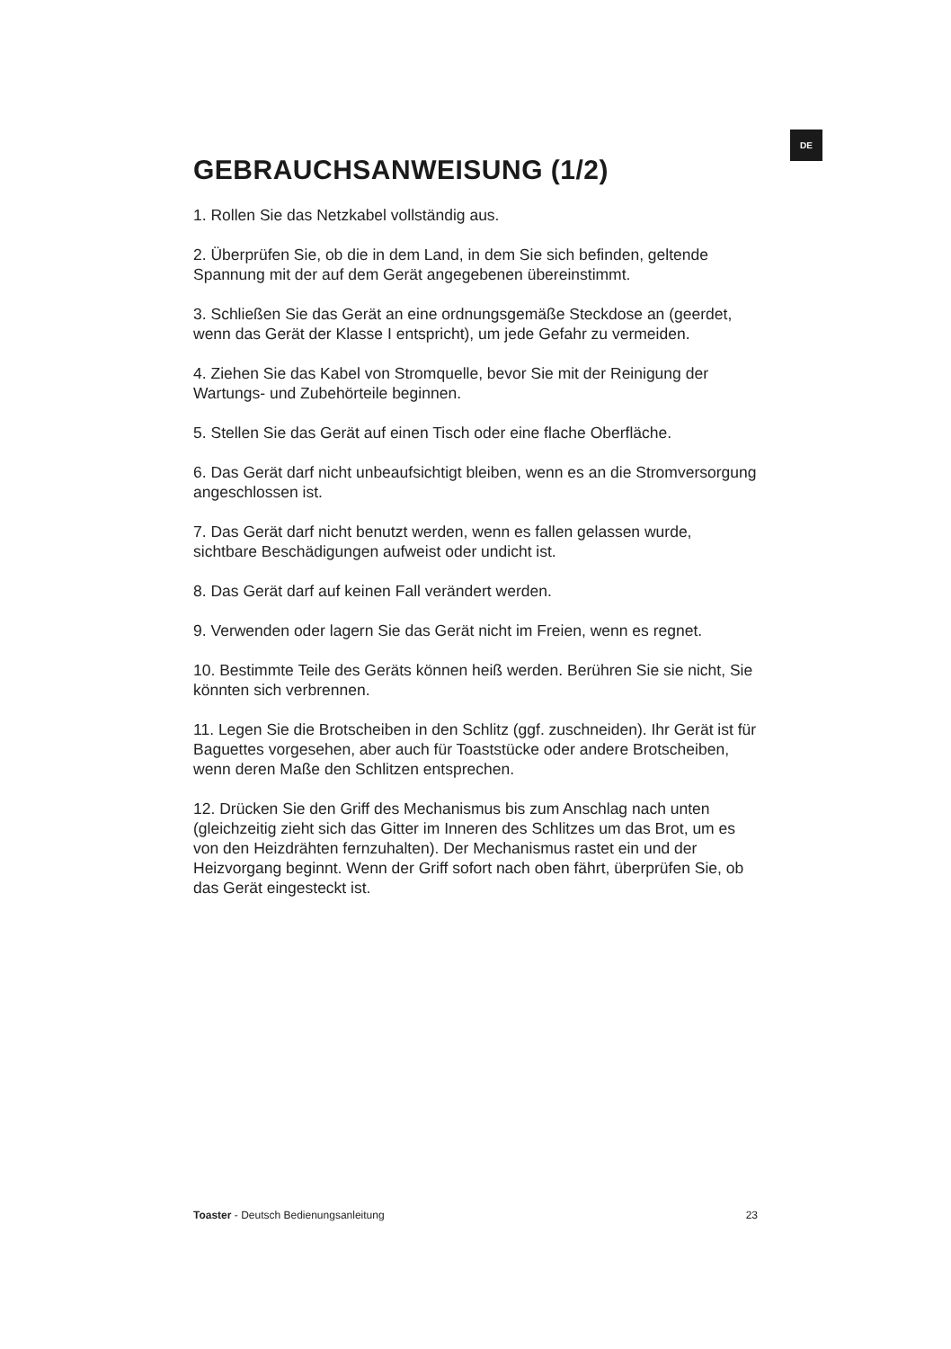DE
GEBRAUCHSANWEISUNG (1/2)
1. Rollen Sie das Netzkabel vollständig aus.
2. Überprüfen Sie, ob die in dem Land, in dem Sie sich befinden, geltende Spannung mit der auf dem Gerät angegebenen übereinstimmt.
3. Schließen Sie das Gerät an eine ordnungsgemäße Steckdose an (geerdet, wenn das Gerät der Klasse I entspricht), um jede Gefahr zu vermeiden.
4. Ziehen Sie das Kabel von Stromquelle, bevor Sie mit der Reinigung der Wartungs- und Zubehörteile beginnen.
5. Stellen Sie das Gerät auf einen Tisch oder eine flache Oberfläche.
6. Das Gerät darf nicht unbeaufsichtigt bleiben, wenn es an die Stromversorgung angeschlossen ist.
7. Das Gerät darf nicht benutzt werden, wenn es fallen gelassen wurde, sichtbare Beschädigungen aufweist oder undicht ist.
8. Das Gerät darf auf keinen Fall verändert werden.
9. Verwenden oder lagern Sie das Gerät nicht im Freien, wenn es regnet.
10. Bestimmte Teile des Geräts können heiß werden. Berühren Sie sie nicht, Sie könnten sich verbrennen.
11. Legen Sie die Brotscheiben in den Schlitz (ggf. zuschneiden). Ihr Gerät ist für Baguettes vorgesehen, aber auch für Toaststücke oder andere Brotscheiben, wenn deren Maße den Schlitzen entsprechen.
12. Drücken Sie den Griff des Mechanismus bis zum Anschlag nach unten (gleichzeitig zieht sich das Gitter im Inneren des Schlitzes um das Brot, um es von den Heizdrähten fernzuhalten). Der Mechanismus rastet ein und der Heizvorgang beginnt. Wenn der Griff sofort nach oben fährt, überprüfen Sie, ob das Gerät eingesteckt ist.
Toaster - Deutsch Bedienungsanleitung 23